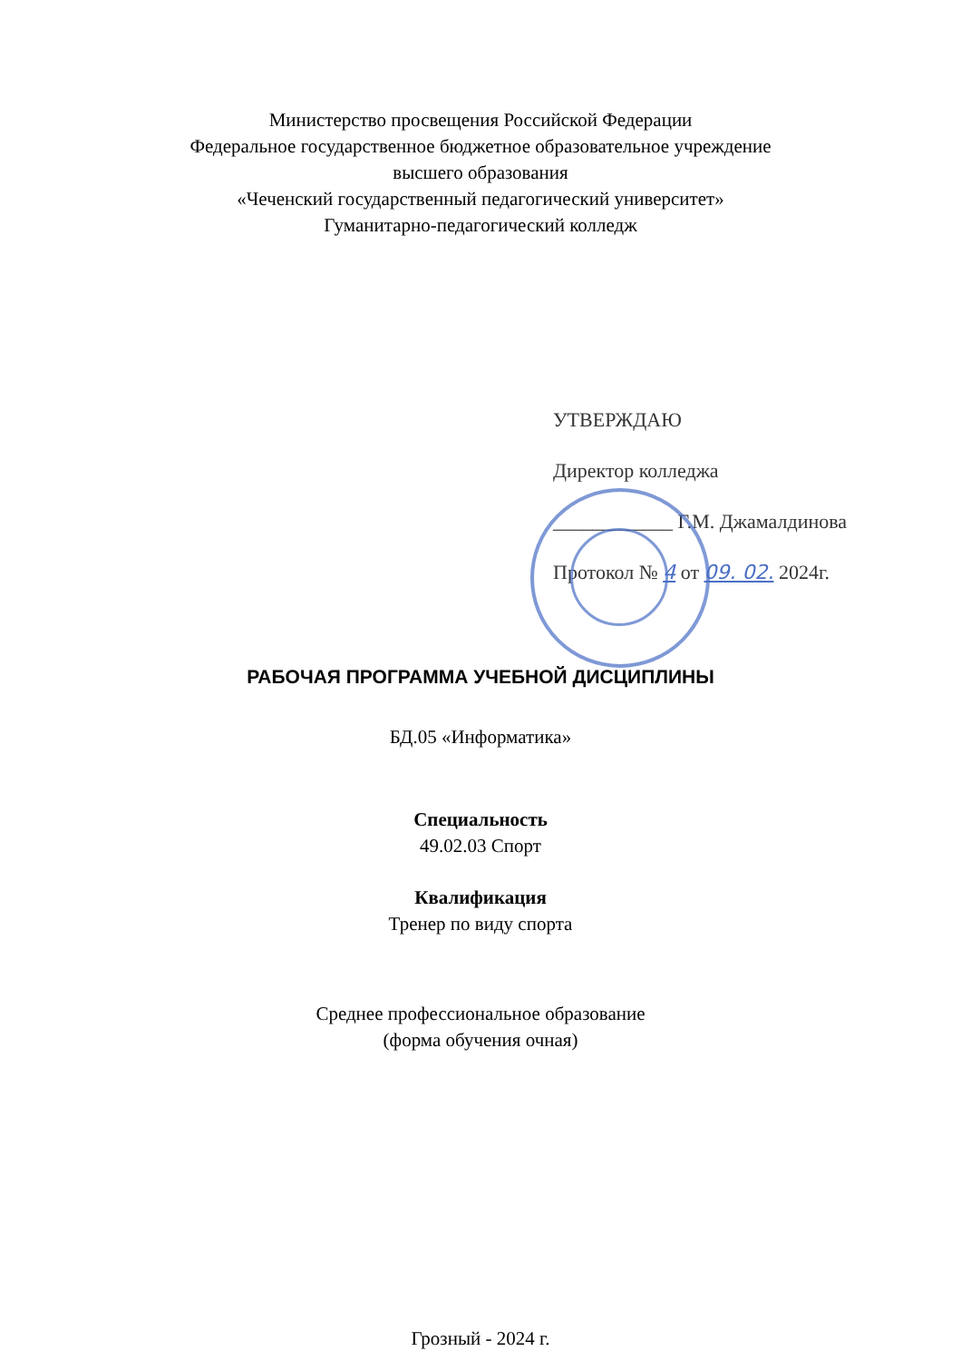Министерство просвещения Российской Федерации
Федеральное государственное бюджетное образовательное учреждение
высшего образования
«Чеченский государственный педагогический университет»
Гуманитарно-педагогический колледж
УТВЕРЖДАЮ
Директор колледжа
____________ Г.М. Джамалдинова
Протокол № 4 от 09. 02. 2024г.
РАБОЧАЯ ПРОГРАММА УЧЕБНОЙ ДИСЦИПЛИНЫ
БД.05 «Информатика»
Специальность
49.02.03 Спорт
Квалификация
Тренер по виду спорта
Среднее профессиональное образование
(форма обучения очная)
Грозный - 2024 г.